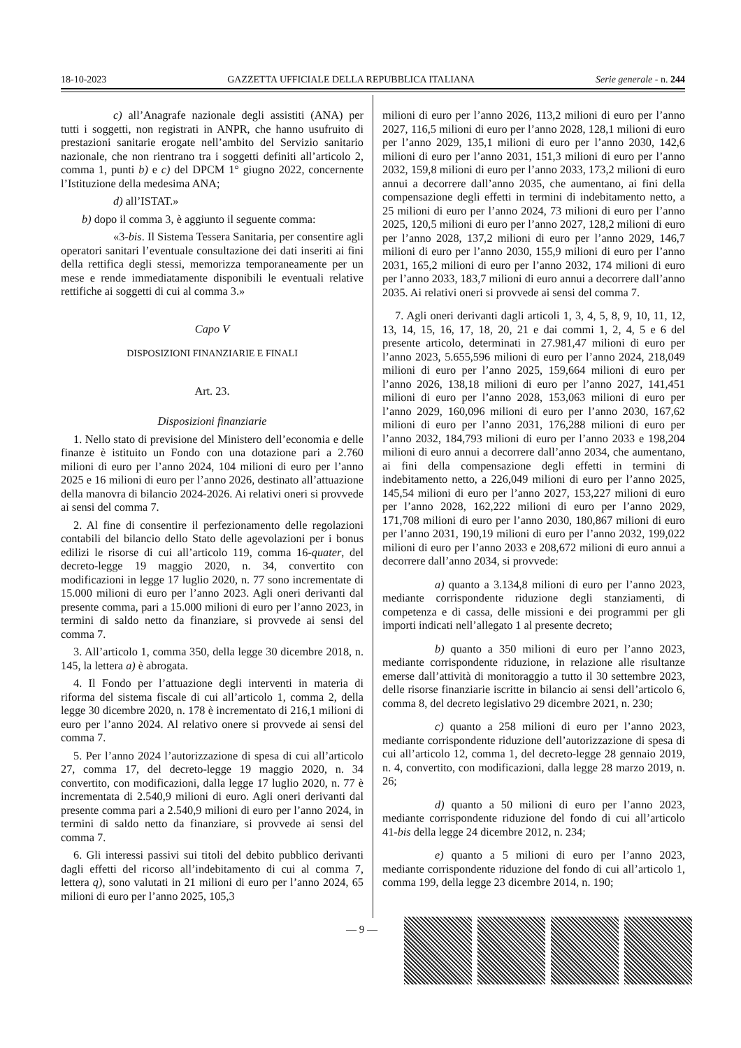18-10-2023 GAZZETTA UFFICIALE DELLA REPUBBLICA ITALIANA Serie generale - n. 244
c) all’Anagrafe nazionale degli assistiti (ANA) per tutti i soggetti, non registrati in ANPR, che hanno usufruito di prestazioni sanitarie erogate nell’ambito del Servizio sanitario nazionale, che non rientrano tra i soggetti definiti all’articolo 2, comma 1, punti b) e c) del DPCM 1° giugno 2022, concernente l’Istituzione della medesima ANA;
d) all’ISTAT.»
b) dopo il comma 3, è aggiunto il seguente comma:
«3-bis. Il Sistema Tessera Sanitaria, per consentire agli operatori sanitari l’eventuale consultazione dei dati inseriti ai fini della rettifica degli stessi, memorizza temporaneamente per un mese e rende immediatamente disponibili le eventuali relative rettifiche ai soggetti di cui al comma 3.»
Capo V
DISPOSIZIONI FINANZIARIE E FINALI
Art. 23.
Disposizioni finanziarie
1. Nello stato di previsione del Ministero dell’economia e delle finanze è istituito un Fondo con una dotazione pari a 2.760 milioni di euro per l’anno 2024, 104 milioni di euro per l’anno 2025 e 16 milioni di euro per l’anno 2026, destinato all’attuazione della manovra di bilancio 2024-2026. Ai relativi oneri si provvede ai sensi del comma 7.
2. Al fine di consentire il perfezionamento delle regolazioni contabili del bilancio dello Stato delle agevolazioni per i bonus edilizi le risorse di cui all’articolo 119, comma 16-quater, del decreto-legge 19 maggio 2020, n. 34, convertito con modificazioni in legge 17 luglio 2020, n. 77 sono incrementate di 15.000 milioni di euro per l’anno 2023. Agli oneri derivanti dal presente comma, pari a 15.000 milioni di euro per l’anno 2023, in termini di saldo netto da finanziare, si provvede ai sensi del comma 7.
3. All’articolo 1, comma 350, della legge 30 dicembre 2018, n. 145, la lettera a) è abrogata.
4. Il Fondo per l’attuazione degli interventi in materia di riforma del sistema fiscale di cui all’articolo 1, comma 2, della legge 30 dicembre 2020, n. 178 è incrementato di 216,1 milioni di euro per l’anno 2024. Al relativo onere si provvede ai sensi del comma 7.
5. Per l’anno 2024 l’autorizzazione di spesa di cui all’articolo 27, comma 17, del decreto-legge 19 maggio 2020, n. 34 convertito, con modificazioni, dalla legge 17 luglio 2020, n. 77 è incrementata di 2.540,9 milioni di euro. Agli oneri derivanti dal presente comma pari a 2.540,9 milioni di euro per l’anno 2024, in termini di saldo netto da finanziare, si provvede ai sensi del comma 7.
6. Gli interessi passivi sui titoli del debito pubblico derivanti dagli effetti del ricorso all’indebitamento di cui al comma 7, lettera q), sono valutati in 21 milioni di euro per l’anno 2024, 65 milioni di euro per l’anno 2025, 105,3
milioni di euro per l’anno 2026, 113,2 milioni di euro per l’anno 2027, 116,5 milioni di euro per l’anno 2028, 128,1 milioni di euro per l’anno 2029, 135,1 milioni di euro per l’anno 2030, 142,6 milioni di euro per l’anno 2031, 151,3 milioni di euro per l’anno 2032, 159,8 milioni di euro per l’anno 2033, 173,2 milioni di euro annui a decorrere dall’anno 2035, che aumentano, ai fini della compensazione degli effetti in termini di indebitamento netto, a 25 milioni di euro per l’anno 2024, 73 milioni di euro per l’anno 2025, 120,5 milioni di euro per l’anno 2027, 128,2 milioni di euro per l’anno 2028, 137,2 milioni di euro per l’anno 2029, 146,7 milioni di euro per l’anno 2030, 155,9 milioni di euro per l’anno 2031, 165,2 milioni di euro per l’anno 2032, 174 milioni di euro per l’anno 2033, 183,7 milioni di euro annui a decorrere dall’anno 2035. Ai relativi oneri si provvede ai sensi del comma 7.
7. Agli oneri derivanti dagli articoli 1, 3, 4, 5, 8, 9, 10, 11, 12, 13, 14, 15, 16, 17, 18, 20, 21 e dai commi 1, 2, 4, 5 e 6 del presente articolo, determinati in 27.981,47 milioni di euro per l’anno 2023, 5.655,596 milioni di euro per l’anno 2024, 218,049 milioni di euro per l’anno 2025, 159,664 milioni di euro per l’anno 2026, 138,18 milioni di euro per l’anno 2027, 141,451 milioni di euro per l’anno 2028, 153,063 milioni di euro per l’anno 2029, 160,096 milioni di euro per l’anno 2030, 167,62 milioni di euro per l’anno 2031, 176,288 milioni di euro per l’anno 2032, 184,793 milioni di euro per l’anno 2033 e 198,204 milioni di euro annui a decorrere dall’anno 2034, che aumentano, ai fini della compensazione degli effetti in termini di indebitamento netto, a 226,049 milioni di euro per l’anno 2025, 145,54 milioni di euro per l’anno 2027, 153,227 milioni di euro per l’anno 2028, 162,222 milioni di euro per l’anno 2029, 171,708 milioni di euro per l’anno 2030, 180,867 milioni di euro per l’anno 2031, 190,19 milioni di euro per l’anno 2032, 199,022 milioni di euro per l’anno 2033 e 208,672 milioni di euro annui a decorrere dall’anno 2034, si provvede:
a) quanto a 3.134,8 milioni di euro per l’anno 2023, mediante corrispondente riduzione degli stanziamenti, di competenza e di cassa, delle missioni e dei programmi per gli importi indicati nell’allegato 1 al presente decreto;
b) quanto a 350 milioni di euro per l’anno 2023, mediante corrispondente riduzione, in relazione alle risultanze emerse dall’attività di monitoraggio a tutto il 30 settembre 2023, delle risorse finanziarie iscritte in bilancio ai sensi dell’articolo 6, comma 8, del decreto legislativo 29 dicembre 2021, n. 230;
c) quanto a 258 milioni di euro per l’anno 2023, mediante corrispondente riduzione dell’autorizzazione di spesa di cui all’articolo 12, comma 1, del decreto-legge 28 gennaio 2019, n. 4, convertito, con modificazioni, dalla legge 28 marzo 2019, n. 26;
d) quanto a 50 milioni di euro per l’anno 2023, mediante corrispondente riduzione del fondo di cui all’articolo 41-bis della legge 24 dicembre 2012, n. 234;
e) quanto a 5 milioni di euro per l’anno 2023, mediante corrispondente riduzione del fondo di cui all’articolo 1, comma 199, della legge 23 dicembre 2014, n. 190;
— 9 —